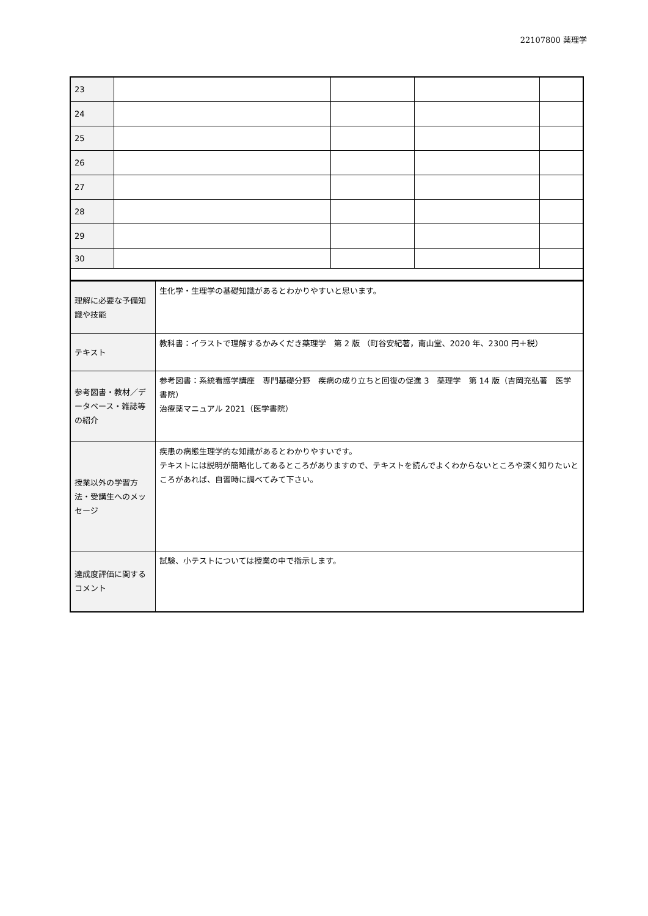22107800 薬理学
| 23 | | | | |
| 24 | | | | |
| 25 | | | | |
| 26 | | | | |
| 27 | | | | |
| 28 | | | | |
| 29 | | | | |
| 30 | | | | |
| 理解に必要な予備知識や技能 | 生化学・生理学の基礎知識があるとわかりやすいと思います。 |
| テキスト | 教科書：イラストで理解するかみくだき薬理学 第 2 版 （町谷安紀著，南山堂、2020 年、2300 円＋税） |
| 参考図書・教材／データベース・雑誌等の紹介 | 参考図書：系統看護学講座 専門基礎分野 疾病の成り立ちと回復の促進 3 薬理学 第 14 版（吉岡充弘著 医学書院） 治療薬マニュアル 2021（医学書院） |
| 授業以外の学習方法・受講生へのメッセージ | 疾患の病態生理学的な知識があるとわかりやすいです。 テキストには説明が簡略化してあるところがありますので、テキストを読んでよくわからないところや深く知りたいところがあれば、自習時に調べてみて下さい。 |
| 達成度評価に関するコメント | 試験、小テストについては授業の中で指示します。 |